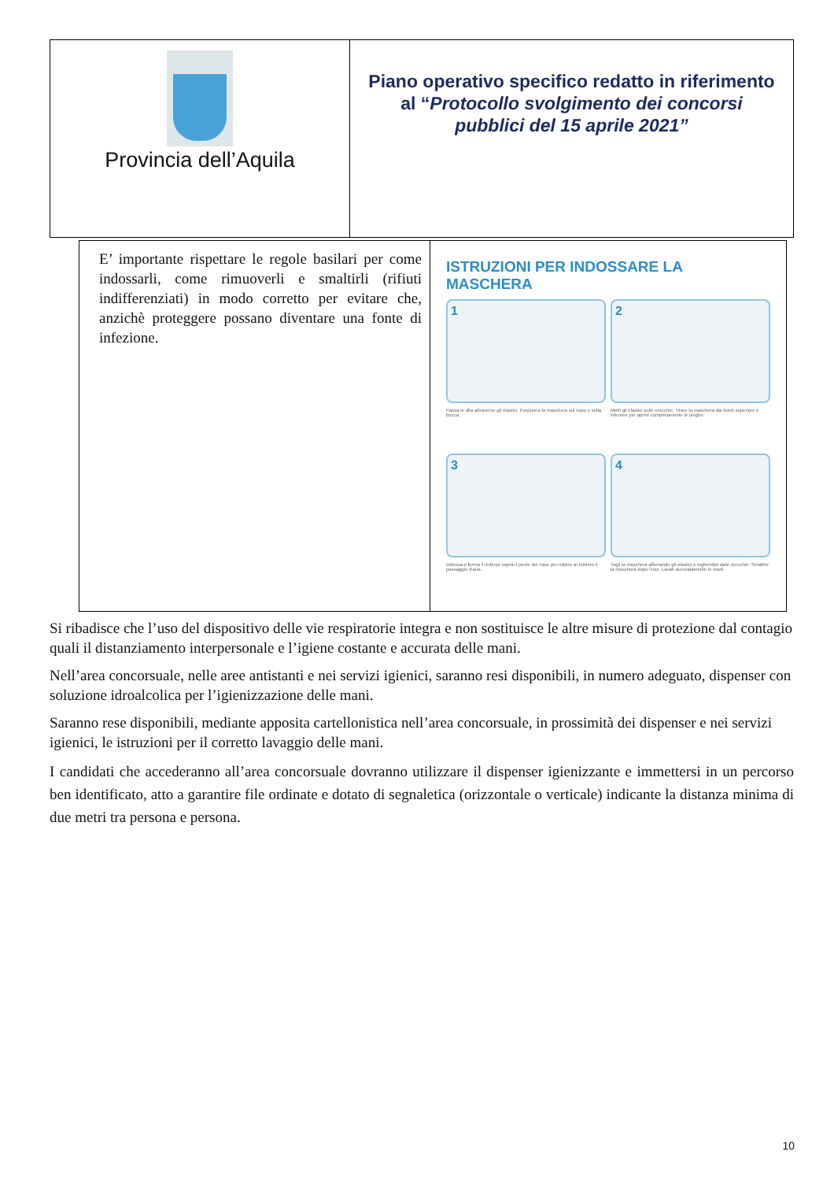| Provincia dell’Aquila | Piano operativo specifico redatto in riferimento al “ Protocollo svolgimento dei concorsi pubblici del 15 aprile 2021” |
| E’ importante rispettare le regole basilari per come indossarli, come rimuoverli e smaltirli (rifiuti indifferenziati) in modo corretto per evitare che, anzichè proteggere possano diventare una fonte di infezione. | ISTRUZIONI PER INDOSSARE LA MASCHERA 1 2 Passa le dita attraverso gli elastici. Posiziona la maschera sul naso e sulla bocca. Metti gli elastici sulle orecchie. Tirare la maschera dai bordi superiore e inferiore per aprire completamente le pieghe. 3 4 Indossa e forma il rinforzo sopra il ponte del naso per ridurre al minimo il passaggio d'aria. Togli la maschera afferrando gli elastici e togliendoli dalle orecchie. Smaltire la maschera dopo l'uso. Lavati accuratamente le mani. |
Si ribadisce che l’uso del dispositivo delle vie respiratorie integra e non sostituisce le altre misure di protezione dal contagio quali il distanziamento interpersonale e l’igiene costante e accurata delle mani.
Nell’area concorsuale, nelle aree antistanti e nei servizi igienici, saranno resi disponibili, in numero adeguato, dispenser con soluzione idroalcolica per l’igienizzazione delle mani.
Saranno rese disponibili, mediante apposita cartellonistica nell’area concorsuale, in prossimità dei dispenser e nei servizi igienici, le istruzioni per il corretto lavaggio delle mani.
I candidati che accederanno all’area concorsuale dovranno utilizzare il dispenser igienizzante e immettersi in un percorso ben identificato, atto a garantire file ordinate e dotato di segnaletica (orizzontale o verticale) indicante la distanza minima di due metri tra persona e persona.
10